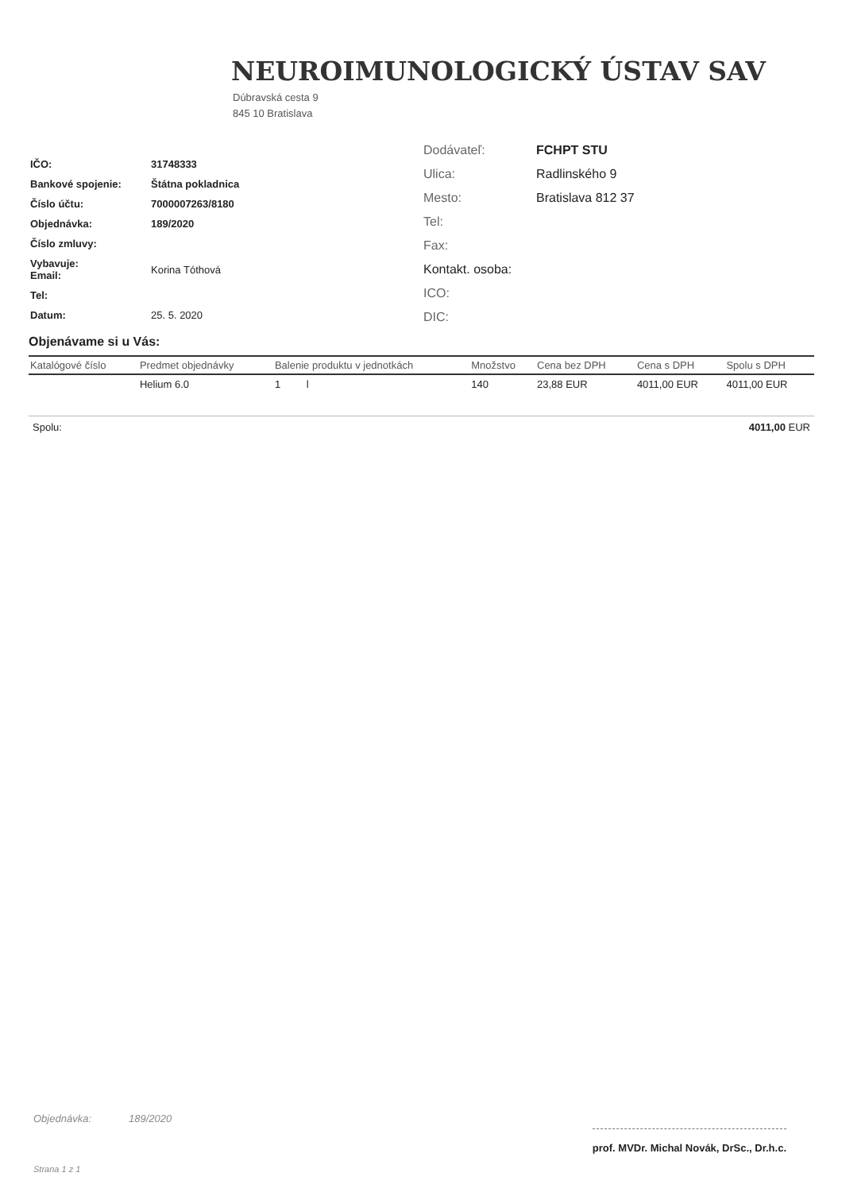NEUROIMUNOLOGICKÝ ÚSTAV SAV
Dúbravská cesta 9
845 10 Bratislava
| IČO: | 31748333 |
| Bankové spojenie: | Štátna pokladnica |
| Číslo účtu: | 7000007263/8180 |
| Objednávka: | 189/2020 |
| Číslo zmluvy: | |
| Vybavuje: Email: | Korina Tóthová |
| Tel: | |
| Datum: | 25. 5. 2020 |
| Dodávateľ: | FCHPT STU |
| Ulica: | Radlinského 9 |
| Mesto: | Bratislava 812 37 |
| Tel: | |
| Fax: | |
| Kontakt. osoba: | |
| ICO: | |
| DIC: | |
Objenávame si u Vás:
| Katalógové číslo | Predmet objednávky | Balenie produktu v jednotkách | Množstvo | Cena bez DPH | Cena s DPH | Spolu s DPH |
| --- | --- | --- | --- | --- | --- | --- |
| | Helium 6.0 | 1 l | 140 | 23,88 EUR | 4011,00 EUR | 4011,00 EUR |
Spolu: 4011,00 EUR
Objednávka: 189/2020
prof. MVDr. Michal Novák, DrSc., Dr.h.c.
Strana 1 z 1